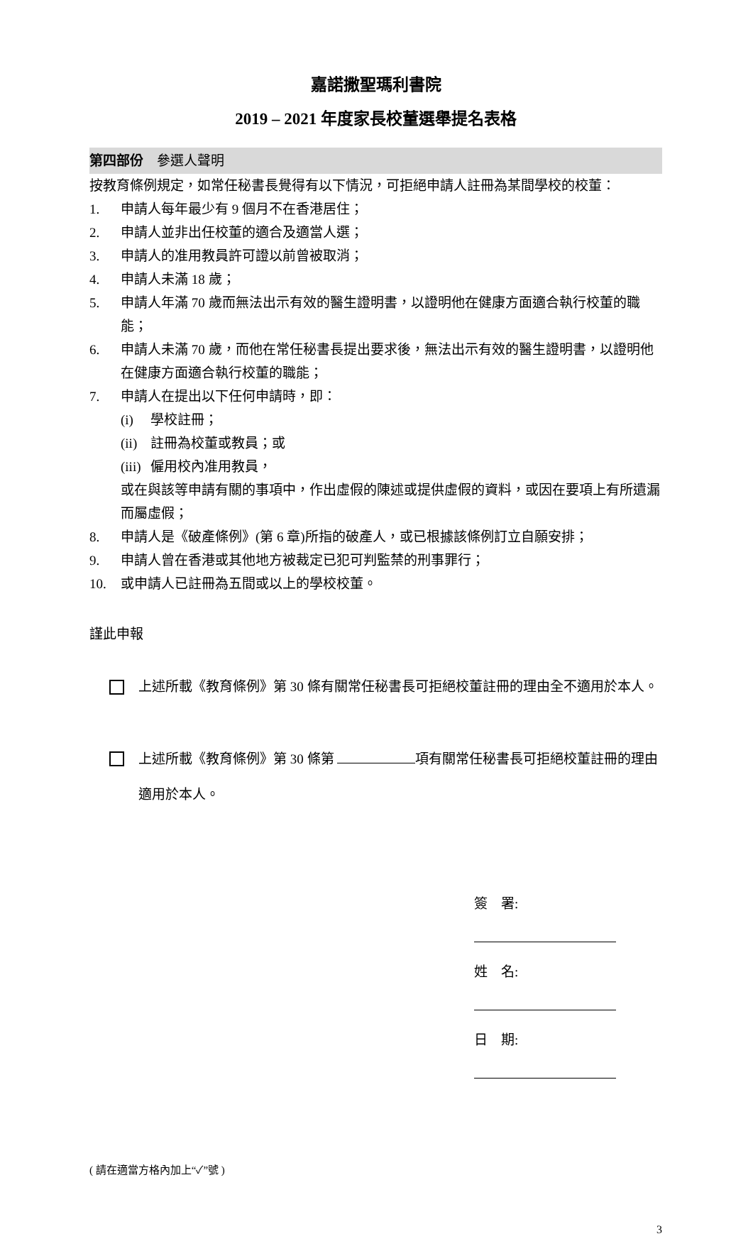嘉諾撒聖瑪利書院
2019 – 2021 年度家長校董選舉提名表格
第四部份　參選人聲明
按教育條例規定，如常任秘書長覺得有以下情況，可拒絕申請人註冊為某間學校的校董：
1. 申請人每年最少有 9 個月不在香港居住；
2. 申請人並非出任校董的適合及適當人選；
3. 申請人的准用教員許可證以前曾被取消；
4. 申請人未滿 18 歲；
5. 申請人年滿 70 歲而無法出示有效的醫生證明書，以證明他在健康方面適合執行校董的職能；
6. 申請人未滿 70 歲，而他在常任秘書長提出要求後，無法出示有效的醫生證明書，以證明他在健康方面適合執行校董的職能；
7. 申請人在提出以下任何申請時，即：
(i) 學校註冊；
(ii) 註冊為校董或教員；或
(iii) 僱用校內准用教員，
或在與該等申請有關的事項中，作出虛假的陳述或提供虛假的資料，或因在要項上有所遺漏而屬虛假；
8. 申請人是《破產條例》(第 6 章)所指的破產人，或已根據該條例訂立自願安排；
9. 申請人曾在香港或其他地方被裁定已犯可判監禁的刑事罪行；
10. 或申請人已註冊為五間或以上的學校校董。
謹此申報
上述所載《教育條例》第 30 條有關常任秘書長可拒絕校董註冊的理由全不適用於本人。
上述所載《教育條例》第 30 條第 項有關常任秘書長可拒絕校董註冊的理由適用於本人。
簽　署:
姓　名:
日　期:
( 請在適當方格內加上“✓”號 )
3